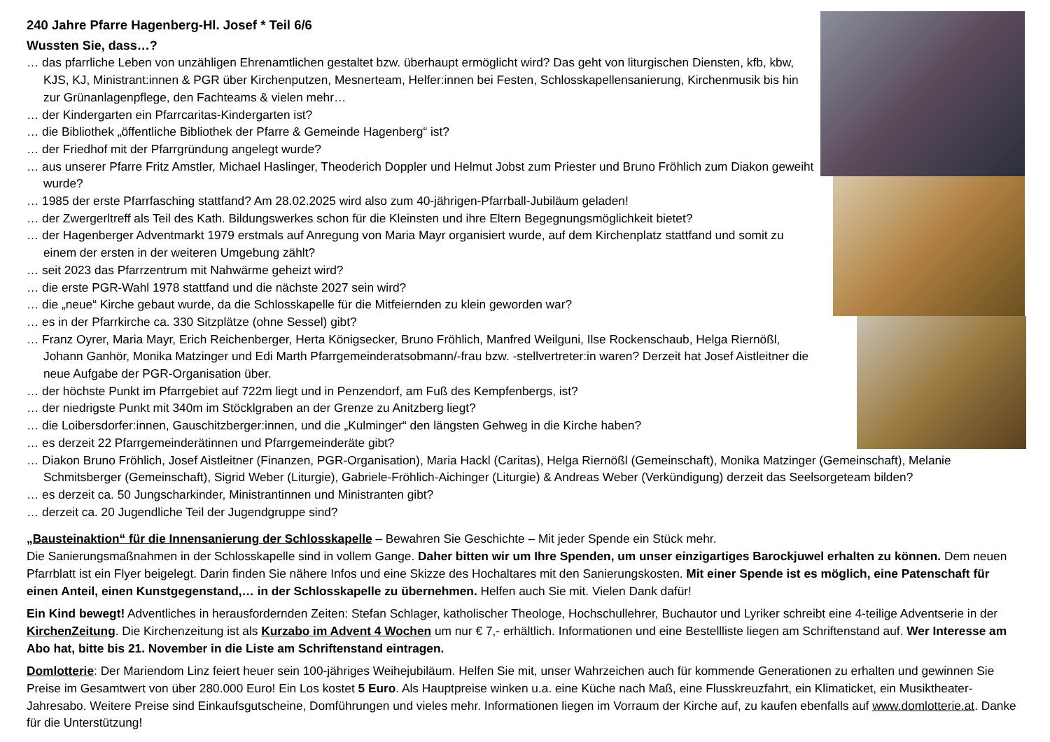240 Jahre Pfarre Hagenberg-Hl. Josef * Teil 6/6
Wussten Sie, dass…?
… das pfarrliche Leben von unzähligen Ehrenamtlichen gestaltet bzw. überhaupt ermöglicht wird? Das geht von liturgischen Diensten, kfb, kbw, KJS, KJ, Ministrant:innen & PGR über Kirchenputzen, Mesnerteam, Helfer:innen bei Festen, Schlosskapellensanierung, Kirchenmusik bis hin zur Grünanlagenpflege, den Fachteams & vielen mehr…
… der Kindergarten ein Pfarrcaritas-Kindergarten ist?
… die Bibliothek „öffentliche Bibliothek der Pfarre & Gemeinde Hagenberg“ ist?
… der Friedhof mit der Pfarrgründung angelegt wurde?
… aus unserer Pfarre Fritz Amstler, Michael Haslinger, Theoderich Doppler und Helmut Jobst zum Priester und Bruno Fröhlich zum Diakon geweiht wurde?
… 1985 der erste Pfarrfasching stattfand? Am 28.02.2025 wird also zum 40-jährigen-Pfarrball-Jubiläum geladen!
… der Zwergerltreff als Teil des Kath. Bildungswerkes schon für die Kleinsten und ihre Eltern Begegnungsmöglichkeit bietet?
… der Hagenberger Adventmarkt 1979 erstmals auf Anregung von Maria Mayr organisiert wurde, auf dem Kirchenplatz stattfand und somit zu einem der ersten in der weiteren Umgebung zählt?
… seit 2023 das Pfarrzentrum mit Nahwärme geheizt wird?
… die erste PGR-Wahl 1978 stattfand und die nächste 2027 sein wird?
… die „neue“ Kirche gebaut wurde, da die Schlosskapelle für die Mitfeiernden zu klein geworden war?
… es in der Pfarrkirche ca. 330 Sitzplätze (ohne Sessel) gibt?
… Franz Oyrer, Maria Mayr, Erich Reichenberger, Herta Königsecker, Bruno Fröhlich, Manfred Weilguni, Ilse Rockenschaub, Helga Riernößl, Johann Ganhör, Monika Matzinger und Edi Marth Pfarrgemeinderatsobmann/-frau bzw. -stellvertreter:in waren? Derzeit hat Josef Aistleitner die neue Aufgabe der PGR-Organisation über.
… der höchste Punkt im Pfarrgebiet auf 722m liegt und in Penzendorf, am Fuß des Kempfenbergs, ist?
… der niedrigste Punkt mit 340m im Stöcklgraben an der Grenze zu Anitzberg liegt?
… die Loibersdorfer:innen, Gauschitzberger:innen, und die „Kulminger“ den längsten Gehweg in die Kirche haben?
… es derzeit 22 Pfarrgemeinderätinnen und Pfarrgemeinderäte gibt?
… Diakon Bruno Fröhlich, Josef Aistleitner (Finanzen, PGR-Organisation), Maria Hackl (Caritas), Helga Riernößl (Gemeinschaft), Monika Matzinger (Gemeinschaft), Melanie Schmitsberger (Gemeinschaft), Sigrid Weber (Liturgie), Gabriele-Fröhlich-Aichinger (Liturgie) & Andreas Weber (Verkündigung) derzeit das Seelsorgeteam bilden?
… es derzeit ca. 50 Jungscharkinder, Ministrantinnen und Ministranten gibt?
… derzeit ca. 20 Jugendliche Teil der Jugendgruppe sind?
„Bausteinaktion“ für die Innensanierung der Schlosskapelle – Bewahren Sie Geschichte – Mit jeder Spende ein Stück mehr.
Die Sanierungsmaßnahmen in der Schlosskapelle sind in vollem Gange. Daher bitten wir um Ihre Spenden, um unser einzigartiges Barockjuwel erhalten zu können. Dem neuen Pfarrblatt ist ein Flyer beigelegt. Darin finden Sie nähere Infos und eine Skizze des Hochaltares mit den Sanierungskosten. Mit einer Spende ist es möglich, eine Patenschaft für einen Anteil, einen Kunstgegenstand,… in der Schlosskapelle zu übernehmen. Helfen auch Sie mit. Vielen Dank dafür!
Ein Kind bewegt! Adventliches in herausfordernden Zeiten: Stefan Schlager, katholischer Theologe, Hochschullehrer, Buchautor und Lyriker schreibt eine 4-teilige Adventserie in der KirchenZeitung. Die Kirchenzeitung ist als Kurzabo im Advent 4 Wochen um nur € 7,- erhältlich. Informationen und eine Bestellliste liegen am Schriftenstand auf. Wer Interesse am Abo hat, bitte bis 21. November in die Liste am Schriftenstand eintragen.
Domlotterie: Der Mariendom Linz feiert heuer sein 100-jähriges Weihejubiläum. Helfen Sie mit, unser Wahrzeichen auch für kommende Generationen zu erhalten und gewinnen Sie Preise im Gesamtwert von über 280.000 Euro! Ein Los kostet 5 Euro. Als Hauptpreise winken u.a. eine Küche nach Maß, eine Flusskreuzfahrt, ein Klimaticket, ein Musiktheater-Jahresabo. Weitere Preise sind Einkaufsgutscheine, Domführungen und vieles mehr. Informationen liegen im Vorraum der Kirche auf, zu kaufen ebenfalls auf www.domlotterie.at. Danke für die Unterstützung!